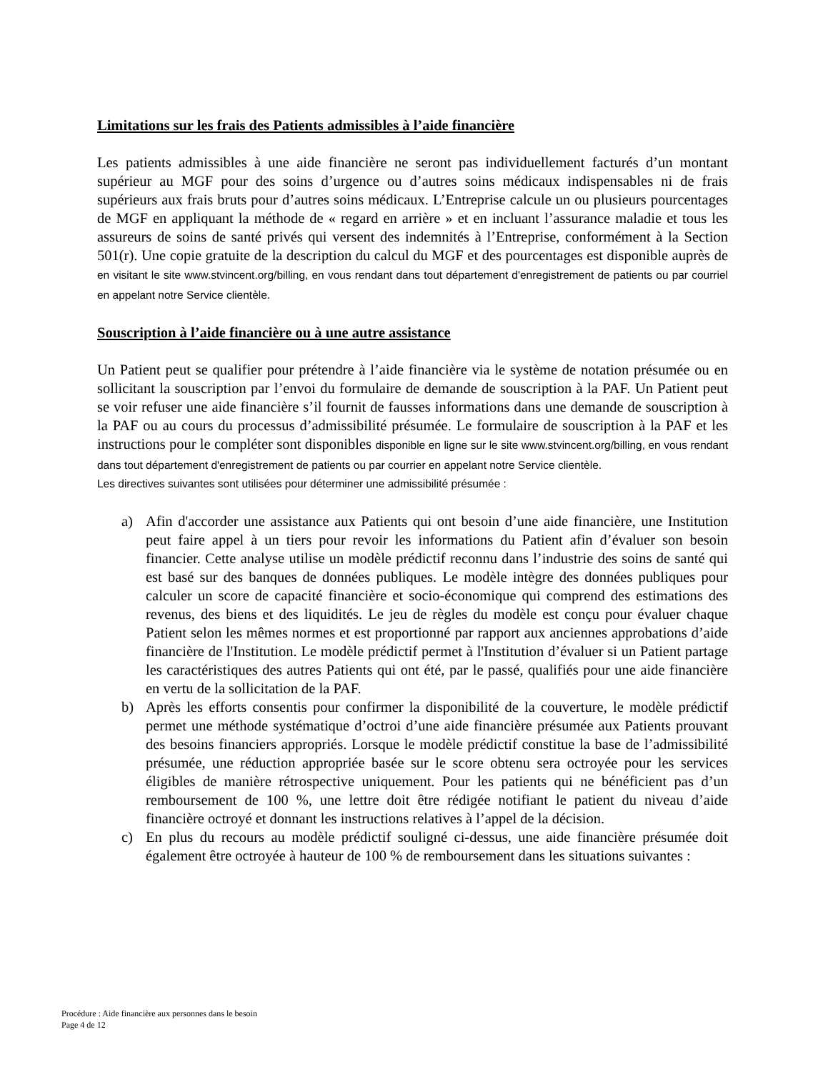Limitations sur les frais des Patients admissibles à l’aide financière
Les patients admissibles à une aide financière ne seront pas individuellement facturés d’un montant supérieur au MGF pour des soins d’urgence ou d’autres soins médicaux indispensables ni de frais supérieurs aux frais bruts pour d’autres soins médicaux. L’Entreprise calcule un ou plusieurs pourcentages de MGF en appliquant la méthode de « regard en arrière » et en incluant l’assurance maladie et tous les assureurs de soins de santé privés qui versent des indemnités à l’Entreprise, conformément à la Section 501(r). Une copie gratuite de la description du calcul du MGF et des pourcentages est disponible auprès de en visitant le site www.stvincent.org/billing, en vous rendant dans tout département d'enregistrement de patients ou par courriel en appelant notre Service clientèle.
Souscription à l’aide financière ou à une autre assistance
Un Patient peut se qualifier pour prétendre à l’aide financière via le système de notation présumée ou en sollicitant la souscription par l’envoi du formulaire de demande de souscription à la PAF. Un Patient peut se voir refuser une aide financière s’il fournit de fausses informations dans une demande de souscription à la PAF ou au cours du processus d’admissibilité présumée. Le formulaire de souscription à la PAF et les instructions pour le compléter sont disponibles disponible en ligne sur le site www.stvincent.org/billing, en vous rendant dans tout département d'enregistrement de patients ou par courrier en appelant notre Service clientèle.
Les directives suivantes sont utilisées pour déterminer une admissibilité présumée :
a) Afin d'accorder une assistance aux Patients qui ont besoin d’une aide financière, une Institution peut faire appel à un tiers pour revoir les informations du Patient afin d’évaluer son besoin financier. Cette analyse utilise un modèle prédictif reconnu dans l’industrie des soins de santé qui est basé sur des banques de données publiques. Le modèle intègre des données publiques pour calculer un score de capacité financière et socio-économique qui comprend des estimations des revenus, des biens et des liquidités. Le jeu de règles du modèle est conçu pour évaluer chaque Patient selon les mêmes normes et est proportionné par rapport aux anciennes approbations d’aide financière de l'Institution. Le modèle prédictif permet à l'Institution d’évaluer si un Patient partage les caractéristiques des autres Patients qui ont été, par le passé, qualifiés pour une aide financière en vertu de la sollicitation de la PAF.
b) Après les efforts consentis pour confirmer la disponibilité de la couverture, le modèle prédictif permet une méthode systématique d’octroi d’une aide financière présumée aux Patients prouvant des besoins financiers appropriés. Lorsque le modèle prédictif constitue la base de l’admissibilité présumée, une réduction appropriée basée sur le score obtenu sera octroyée pour les services éligibles de manière rétrospective uniquement. Pour les patients qui ne bénéficient pas d’un remboursement de 100 %, une lettre doit être rédigée notifiant le patient du niveau d’aide financière octroyé et donnant les instructions relatives à l’appel de la décision.
c) En plus du recours au modèle prédictif souligné ci-dessus, une aide financière présumée doit également être octroyée à hauteur de 100 % de remboursement dans les situations suivantes :
Procédure : Aide financière aux personnes dans le besoin
Page 4 de 12